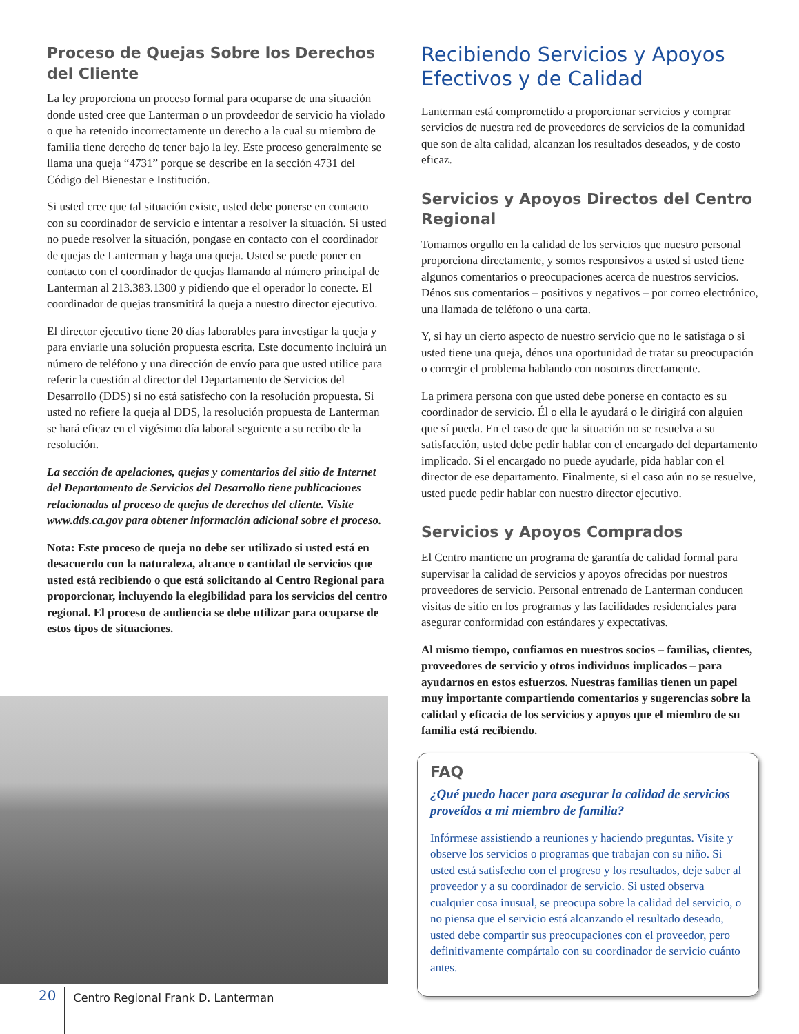Proceso de Quejas Sobre los Derechos del Cliente
La ley proporciona un proceso formal para ocuparse de una situación donde usted cree que Lanterman o un provdeedor de servicio ha violado o que ha retenido incorrectamente un derecho a la cual su miembro de familia tiene derecho de tener bajo la ley. Este proceso generalmente se llama una queja “4731” porque se describe en la sección 4731 del Código del Bienestar e Institución.
Si usted cree que tal situación existe, usted debe ponerse en contacto con su coordinador de servicio e intentar a resolver la situación. Si usted no puede resolver la situación, pongase en contacto con el coordinador de quejas de Lanterman y haga una queja. Usted se puede poner en contacto con el coordinador de quejas llamando al número principal de Lanterman al 213.383.1300 y pidiendo que el operador lo conecte. El coordinador de quejas transmitirá la queja a nuestro director ejecutivo.
El director ejecutivo tiene 20 días laborables para investigar la queja y para enviarle una solución propuesta escrita. Este documento incluirá un número de teléfono y una dirección de envío para que usted utilice para referir la cuestión al director del Departamento de Servicios del Desarrollo (DDS) si no está satisfecho con la resolución propuesta. Si usted no refiere la queja al DDS, la resolución propuesta de Lanterman se hará eficaz en el vigésimo día laboral seguiente a su recibo de la resolución.
La sección de apelaciones, quejas y comentarios del sitio de Internet del Departamento de Servicios del Desarrollo tiene publicaciones relacionadas al proceso de quejas de derechos del cliente. Visite www.dds.ca.gov para obtener información adicional sobre el proceso.
Nota: Este proceso de queja no debe ser utilizado si usted está en desacuerdo con la naturaleza, alcance o cantidad de servicios que usted está recibiendo o que está solicitando al Centro Regional para proporcionar, incluyendo la elegibilidad para los servicios del centro regional. El proceso de audiencia se debe utilizar para ocuparse de estos tipos de situaciones.
Recibiendo Servicios y Apoyos Efectivos y de Calidad
Lanterman está comprometido a proporcionar servicios y comprar servicios de nuestra red de proveedores de servicios de la comunidad que son de alta calidad, alcanzan los resultados deseados, y de costo eficaz.
Servicios y Apoyos Directos del Centro Regional
Tomamos orgullo en la calidad de los servicios que nuestro personal proporciona directamente, y somos responsivos a usted si usted tiene algunos comentarios o preocupaciones acerca de nuestros servicios. Dénos sus comentarios – positivos y negativos – por correo electrónico, una llamada de teléfono o una carta.
Y, si hay un cierto aspecto de nuestro servicio que no le satisfaga o si usted tiene una queja, dénos una oportunidad de tratar su preocupación o corregir el problema hablando con nosotros directamente.
La primera persona con que usted debe ponerse en contacto es su coordinador de servicio. Él o ella le ayudará o le dirigirá con alguien que sí pueda. En el caso de que la situación no se resuelva a su satisfacción, usted debe pedir hablar con el encargado del departamento implicado. Si el encargado no puede ayudarle, pida hablar con el director de ese departamento. Finalmente, si el caso aún no se resuelve, usted puede pedir hablar con nuestro director ejecutivo.
Servicios y Apoyos Comprados
El Centro mantiene un programa de garantía de calidad formal para supervisar la calidad de servicios y apoyos ofrecidas por nuestros proveedores de servicio. Personal entrenado de Lanterman conducen visitas de sitio en los programas y las facilidades residenciales para asegurar conformidad con estándares y expectativas.
Al mismo tiempo, confiamos en nuestros socios – familias, clientes, proveedores de servicio y otros individuos implicados – para ayudarnos en estos esfuerzos. Nuestras familias tienen un papel muy importante compartiendo comentarios y sugerencias sobre la calidad y eficacia de los servicios y apoyos que el miembro de su familia está recibiendo.
FAQ
¿Qué puedo hacer para asegurar la calidad de servicios proveídos a mi miembro de familia?
Infórmese assistiendo a reuniones y haciendo preguntas. Visite y observe los servicios o programas que trabajan con su niño. Si usted está satisfecho con el progreso y los resultados, deje saber al proveedor y a su coordinador de servicio. Si usted observa cualquier cosa inusual, se preocupa sobre la calidad del servicio, o no piensa que el servicio está alcanzando el resultado deseado, usted debe compartir sus preocupaciones con el proveedor, pero definitivamente compártalo con su coordinador de servicio cuánto antes.
20
Centro Regional Frank D. Lanterman